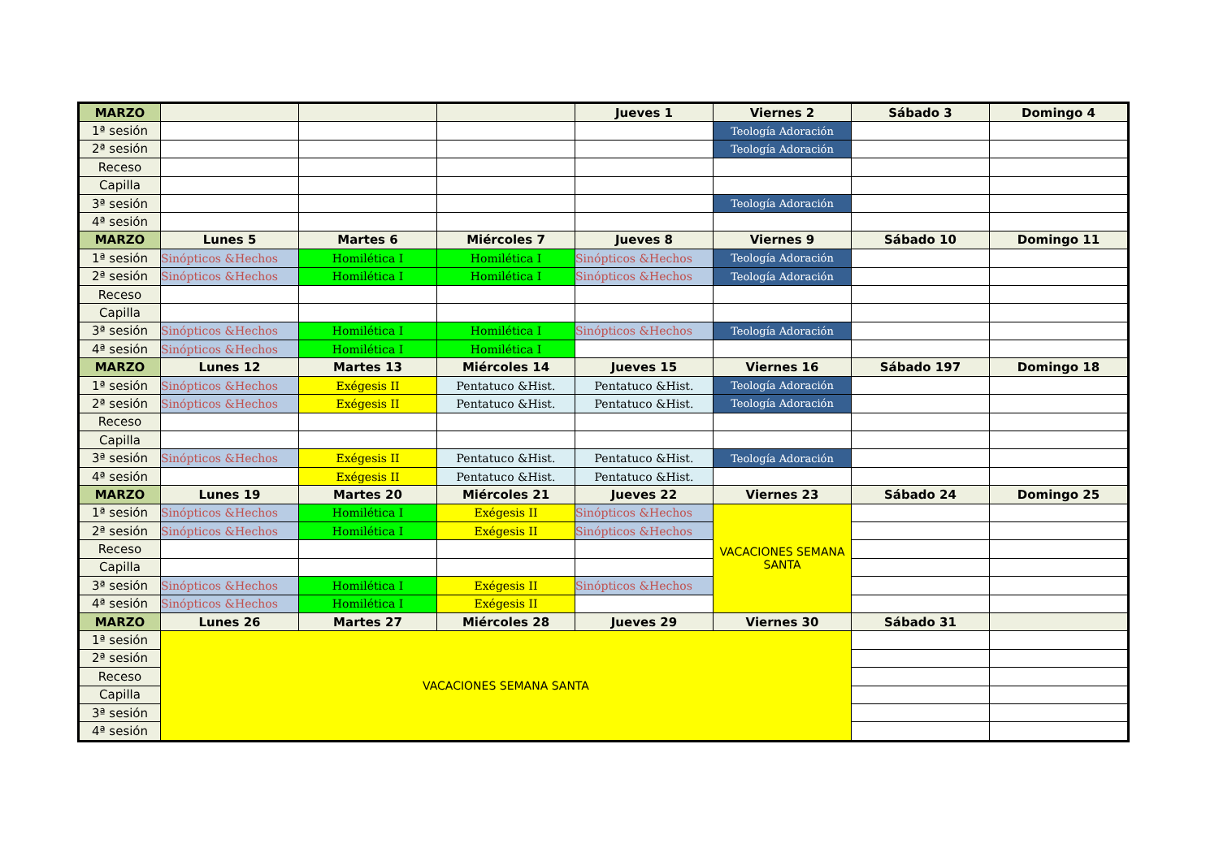| MARZO | | | | Jueves 1 | Viernes 2 | Sábado 3 | Domingo 4 |
| --- | --- | --- | --- | --- | --- | --- | --- |
| 1ª sesión | | | | | Teología Adoración | | |
| 2ª sesión | | | | | Teología Adoración | | |
| Receso | | | | | | | |
| Capilla | | | | | | | |
| 3ª sesión | | | | | Teología Adoración | | |
| 4ª sesión | | | | | | | |
| MARZO | Lunes 5 | Martes 6 | Miércoles 7 | Jueves 8 | Viernes 9 | Sábado 10 | Domingo 11 |
| 1ª sesión | Sinópticos &Hechos | Homilética I | Homilética I | Sinópticos &Hechos | Teología Adoración | | |
| 2ª sesión | Sinópticos &Hechos | Homilética I | Homilética I | Sinópticos &Hechos | Teología Adoración | | |
| Receso | | | | | | | |
| Capilla | | | | | | | |
| 3ª sesión | Sinópticos &Hechos | Homilética I | Homilética I | Sinópticos &Hechos | Teología Adoración | | |
| 4ª sesión | Sinópticos &Hechos | Homilética I | Homilética I | | | | |
| MARZO | Lunes 12 | Martes 13 | Miércoles 14 | Jueves 15 | Viernes 16 | Sábado 197 | Domingo 18 |
| 1ª sesión | Sinópticos &Hechos | Exégesis II | Pentatuco &Hist. | Pentatuco &Hist. | Teología Adoración | | |
| 2ª sesión | Sinópticos &Hechos | Exégesis II | Pentatuco &Hist. | Pentatuco &Hist. | Teología Adoración | | |
| Receso | | | | | | | |
| Capilla | | | | | | | |
| 3ª sesión | Sinópticos &Hechos | Exégesis II | Pentatuco &Hist. | Pentatuco &Hist. | Teología Adoración | | |
| 4ª sesión | | Exégesis II | Pentatuco &Hist. | Pentatuco &Hist. | | | |
| MARZO | Lunes 19 | Martes 20 | Miércoles 21 | Jueves 22 | Viernes 23 | Sábado 24 | Domingo 25 |
| 1ª sesión | Sinópticos &Hechos | Homilética I | Exégesis II | Sinópticos &Hechos | VACACIONES SEMANA SANTA | | |
| 2ª sesión | Sinópticos &Hechos | Homilética I | Exégesis II | Sinópticos &Hechos | | | |
| Receso | | | | | | | |
| Capilla | | | | | | | |
| 3ª sesión | Sinópticos &Hechos | Homilética I | Exégesis II | Sinópticos &Hechos | | | |
| 4ª sesión | Sinópticos &Hechos | Homilética I | Exégesis II | | | | |
| MARZO | Lunes 26 | Martes 27 | Miércoles 28 | Jueves 29 | Viernes 30 | Sábado 31 | |
| 1ª sesión | VACACIONES SEMANA SANTA | | | | | | |
| 2ª sesión | | | | | | | |
| Receso | | | | | | | |
| Capilla | | | | | | | |
| 3ª sesión | | | | | | | |
| 4ª sesión | | | | | | | |